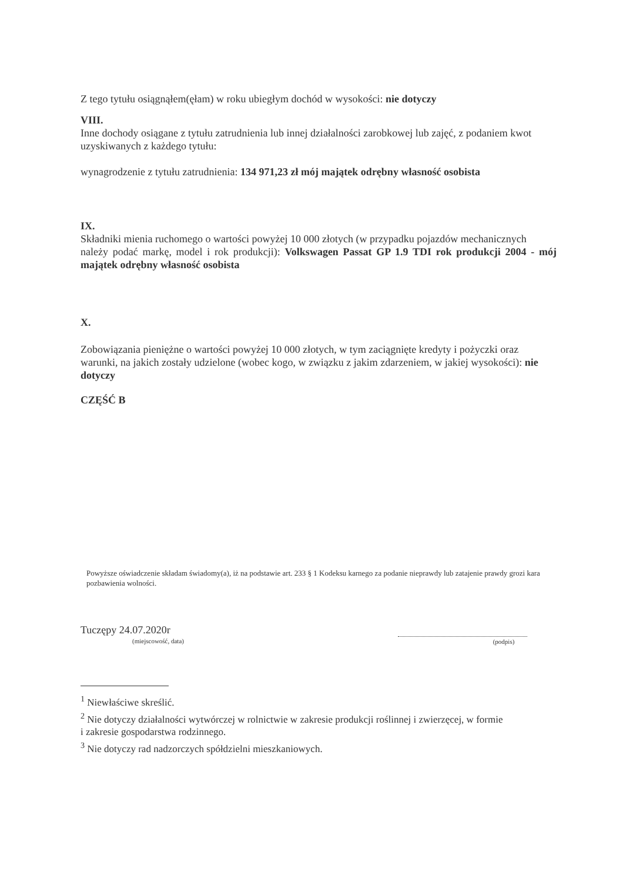Z tego tytułu osiągnąłem(ęłam) w roku ubiegłym dochód w wysokości: nie dotyczy
VIII.
Inne dochody osiągane z tytułu zatrudnienia lub innej działalności zarobkowej lub zajęć, z podaniem kwot uzyskiwanych z każdego tytułu:
wynagrodzenie z tytułu zatrudnienia: 134 971,23 zł mój majątek odrębny własność osobista
IX.
Składniki mienia ruchomego o wartości powyżej 10 000 złotych (w przypadku pojazdów mechanicznych
należy podać markę, model i rok produkcji): Volkswagen Passat GP 1.9 TDI rok produkcji 2004 - mój majątek odrębny własność osobista
X.
Zobowiązania pieniężne o wartości powyżej 10 000 złotych, w tym zaciągnięte kredyty i pożyczki oraz
warunki, na jakich zostały udzielone (wobec kogo, w związku z jakim zdarzeniem, w jakiej wysokości): nie dotyczy
CZĘŚĆ B
Powyższe oświadczenie składam świadomy(a), iż na podstawie art. 233 § 1 Kodeksu karnego za podanie nieprawdy lub zatajenie prawdy grozi kara pozbawienia wolności.
Tuczępy 24.07.2020r
(miejscowość, data)
(podpis)
<sup>1</sup> Niewłaściwe skreślić.
<sup>2</sup> Nie dotyczy działalności wytwórczej w rolnictwie w zakresie produkcji roślinnej i zwierzęcej, w formie
i zakresie gospodarstwa rodzinnego.
<sup>3</sup> Nie dotyczy rad nadzorczych spółdzielni mieszkaniowych.